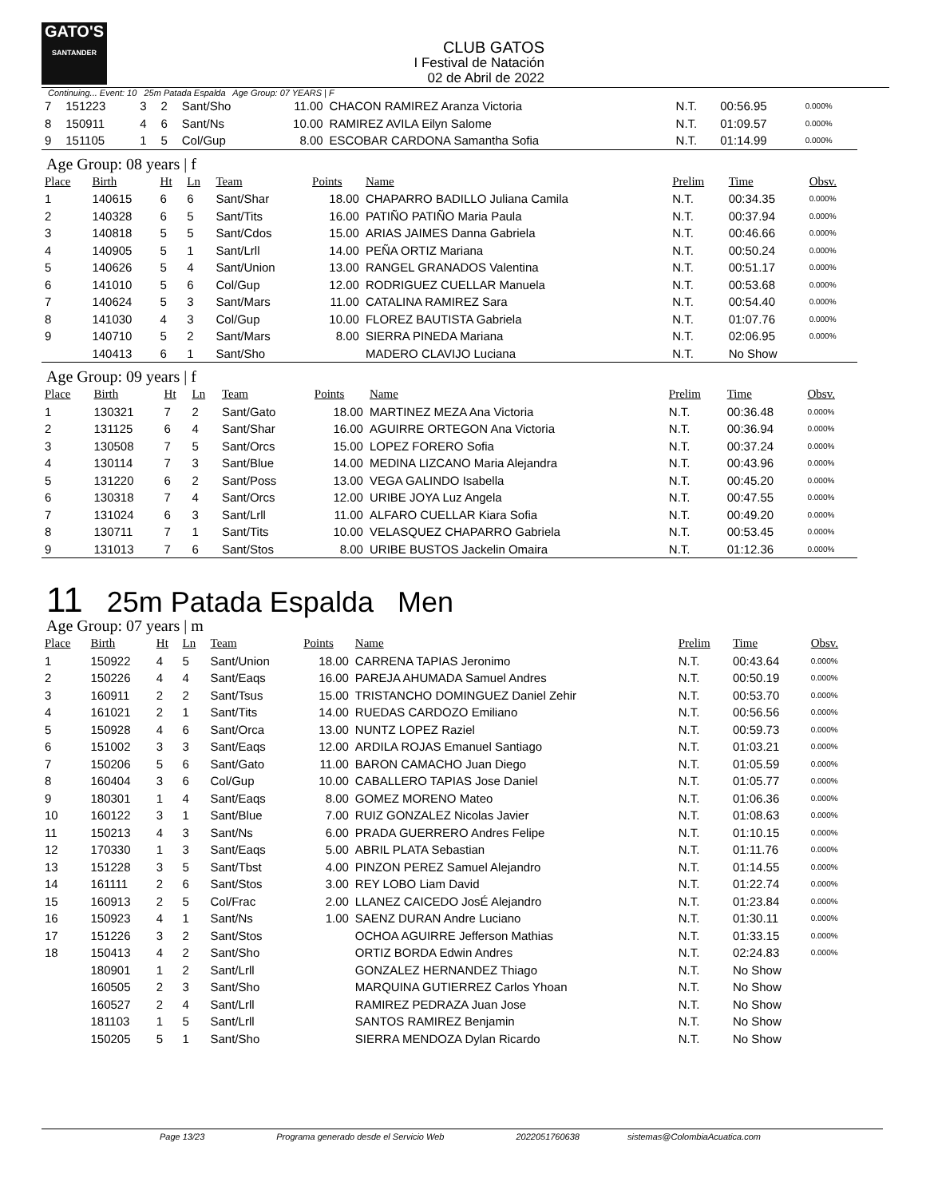GATO'S
SANTANDER
CLUB GATOS
I Festival de Natación
02 de Abril de 2022
Continuing... Event: 10 25m Patada Espalda Age Group: 07 YEARS | F
| 7 | 151223 | 3 | 2 | Sant/Sho | 11.00 | CHACON RAMIREZ Aranza Victoria | N.T. | 00:56.95 | 0.000% |
| 8 | 150911 | 4 | 6 | Sant/Ns | 10.00 | RAMIREZ AVILA Eilyn Salome | N.T. | 01:09.57 | 0.000% |
| 9 | 151105 | 1 | 5 | Col/Gup | 8.00 | ESCOBAR CARDONA Samantha Sofia | N.T. | 01:14.99 | 0.000% |
Age Group: 08 years | f
| Place | Birth | Ht | Ln | Team | Points | Name | Prelim | Time | Obsv. |
| --- | --- | --- | --- | --- | --- | --- | --- | --- | --- |
| 1 | 140615 | 6 | 6 | Sant/Shar | 18.00 | CHAPARRO BADILLO Juliana Camila | N.T. | 00:34.35 | 0.000% |
| 2 | 140328 | 6 | 5 | Sant/Tits | 16.00 | PATIÑO PATIÑO Maria Paula | N.T. | 00:37.94 | 0.000% |
| 3 | 140818 | 5 | 5 | Sant/Cdos | 15.00 | ARIAS JAIMES Danna Gabriela | N.T. | 00:46.66 | 0.000% |
| 4 | 140905 | 5 | 1 | Sant/Lrll | 14.00 | PEÑA ORTIZ Mariana | N.T. | 00:50.24 | 0.000% |
| 5 | 140626 | 5 | 4 | Sant/Union | 13.00 | RANGEL GRANADOS Valentina | N.T. | 00:51.17 | 0.000% |
| 6 | 141010 | 5 | 6 | Col/Gup | 12.00 | RODRIGUEZ CUELLAR Manuela | N.T. | 00:53.68 | 0.000% |
| 7 | 140624 | 5 | 3 | Sant/Mars | 11.00 | CATALINA RAMIREZ Sara | N.T. | 00:54.40 | 0.000% |
| 8 | 141030 | 4 | 3 | Col/Gup | 10.00 | FLOREZ BAUTISTA Gabriela | N.T. | 01:07.76 | 0.000% |
| 9 | 140710 | 5 | 2 | Sant/Mars | 8.00 | SIERRA PINEDA Mariana | N.T. | 02:06.95 | 0.000% |
| | 140413 | 6 | 1 | Sant/Sho | | MADERO CLAVIJO Luciana | N.T. | No Show | |
Age Group: 09 years | f
| Place | Birth | Ht | Ln | Team | Points | Name | Prelim | Time | Obsv. |
| --- | --- | --- | --- | --- | --- | --- | --- | --- | --- |
| 1 | 130321 | 7 | 2 | Sant/Gato | 18.00 | MARTINEZ MEZA Ana Victoria | N.T. | 00:36.48 | 0.000% |
| 2 | 131125 | 6 | 4 | Sant/Shar | 16.00 | AGUIRRE ORTEGON Ana Victoria | N.T. | 00:36.94 | 0.000% |
| 3 | 130508 | 7 | 5 | Sant/Orcs | 15.00 | LOPEZ FORERO Sofia | N.T. | 00:37.24 | 0.000% |
| 4 | 130114 | 7 | 3 | Sant/Blue | 14.00 | MEDINA LIZCANO Maria Alejandra | N.T. | 00:43.96 | 0.000% |
| 5 | 131220 | 6 | 2 | Sant/Poss | 13.00 | VEGA GALINDO Isabella | N.T. | 00:45.20 | 0.000% |
| 6 | 130318 | 7 | 4 | Sant/Orcs | 12.00 | URIBE JOYA Luz Angela | N.T. | 00:47.55 | 0.000% |
| 7 | 131024 | 6 | 3 | Sant/Lrll | 11.00 | ALFARO CUELLAR Kiara Sofia | N.T. | 00:49.20 | 0.000% |
| 8 | 130711 | 7 | 1 | Sant/Tits | 10.00 | VELASQUEZ CHAPARRO Gabriela | N.T. | 00:53.45 | 0.000% |
| 9 | 131013 | 7 | 6 | Sant/Stos | 8.00 | URIBE BUSTOS Jackelin Omaira | N.T. | 01:12.36 | 0.000% |
11 25m Patada Espalda Men
Age Group: 07 years | m
| Place | Birth | Ht | Ln | Team | Points | Name | Prelim | Time | Obsv. |
| --- | --- | --- | --- | --- | --- | --- | --- | --- | --- |
| 1 | 150922 | 4 | 5 | Sant/Union | 18.00 | CARRENA TAPIAS Jeronimo | N.T. | 00:43.64 | 0.000% |
| 2 | 150226 | 4 | 4 | Sant/Eaqs | 16.00 | PAREJA AHUMADA Samuel Andres | N.T. | 00:50.19 | 0.000% |
| 3 | 160911 | 2 | 2 | Sant/Tsus | 15.00 | TRISTANCHO DOMINGUEZ Daniel Zehir | N.T. | 00:53.70 | 0.000% |
| 4 | 161021 | 2 | 1 | Sant/Tits | 14.00 | RUEDAS CARDOZO Emiliano | N.T. | 00:56.56 | 0.000% |
| 5 | 150928 | 4 | 6 | Sant/Orca | 13.00 | NUNTZ LOPEZ Raziel | N.T. | 00:59.73 | 0.000% |
| 6 | 151002 | 3 | 3 | Sant/Eaqs | 12.00 | ARDILA ROJAS Emanuel Santiago | N.T. | 01:03.21 | 0.000% |
| 7 | 150206 | 5 | 6 | Sant/Gato | 11.00 | BARON CAMACHO Juan Diego | N.T. | 01:05.59 | 0.000% |
| 8 | 160404 | 3 | 6 | Col/Gup | 10.00 | CABALLERO TAPIAS Jose Daniel | N.T. | 01:05.77 | 0.000% |
| 9 | 180301 | 1 | 4 | Sant/Eaqs | 8.00 | GOMEZ MORENO Mateo | N.T. | 01:06.36 | 0.000% |
| 10 | 160122 | 3 | 1 | Sant/Blue | 7.00 | RUIZ GONZALEZ Nicolas Javier | N.T. | 01:08.63 | 0.000% |
| 11 | 150213 | 4 | 3 | Sant/Ns | 6.00 | PRADA GUERRERO Andres Felipe | N.T. | 01:10.15 | 0.000% |
| 12 | 170330 | 1 | 3 | Sant/Eaqs | 5.00 | ABRIL PLATA Sebastian | N.T. | 01:11.76 | 0.000% |
| 13 | 151228 | 3 | 5 | Sant/Tbst | 4.00 | PINZON PEREZ Samuel Alejandro | N.T. | 01:14.55 | 0.000% |
| 14 | 161111 | 2 | 6 | Sant/Stos | 3.00 | REY LOBO Liam David | N.T. | 01:22.74 | 0.000% |
| 15 | 160913 | 2 | 5 | Col/Frac | 2.00 | LLANEZ CAICEDO JosÉ Alejandro | N.T. | 01:23.84 | 0.000% |
| 16 | 150923 | 4 | 1 | Sant/Ns | 1.00 | SAENZ DURAN Andre Luciano | N.T. | 01:30.11 | 0.000% |
| 17 | 151226 | 3 | 2 | Sant/Stos | | OCHOA AGUIRRE Jefferson Mathias | N.T. | 01:33.15 | 0.000% |
| 18 | 150413 | 4 | 2 | Sant/Sho | | ORTIZ BORDA Edwin Andres | N.T. | 02:24.83 | 0.000% |
| | 180901 | 1 | 2 | Sant/Lrll | | GONZALEZ HERNANDEZ Thiago | N.T. | No Show | |
| | 160505 | 2 | 3 | Sant/Sho | | MARQUINA GUTIERREZ Carlos Yhoan | N.T. | No Show | |
| | 160527 | 2 | 4 | Sant/Lrll | | RAMIREZ PEDRAZA Juan Jose | N.T. | No Show | |
| | 181103 | 1 | 5 | Sant/Lrll | | SANTOS RAMIREZ Benjamin | N.T. | No Show | |
| | 150205 | 5 | 1 | Sant/Sho | | SIERRA MENDOZA Dylan Ricardo | N.T. | No Show | |
Page 13/23 Programa generado desde el Servicio Web 2022051760638 sistemas@ColombiaAcuatica.com